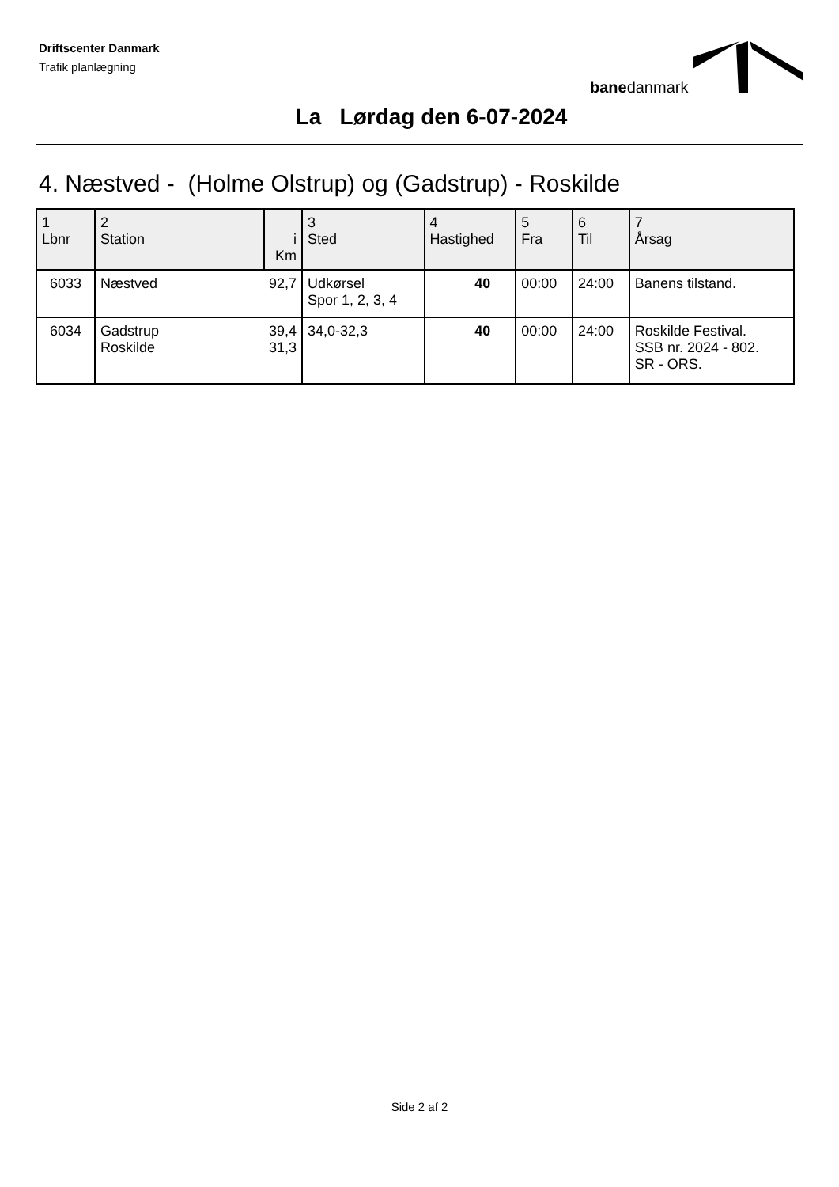Driftscenter Danmark
Trafik planlægning
banedanmark
La Lørdag den 6-07-2024
4. Næstved - (Holme Olstrup) og (Gadstrup) - Roskilde
| 1 Lbnr | 2 Station | i Km | 3 Sted | 4 Hastighed | 5 Fra | 6 Til | 7 Årsag |
| --- | --- | --- | --- | --- | --- | --- | --- |
| 6033 | Næstved | 92,7 | Udkørsel Spor 1, 2, 3, 4 | 40 | 00:00 | 24:00 | Banens tilstand. |
| 6034 | Gadstrup Roskilde | 39,4 31,3 | 34,0-32,3 | 40 | 00:00 | 24:00 | Roskilde Festival. SSB nr. 2024 - 802. SR - ORS. |
Side 2 af 2